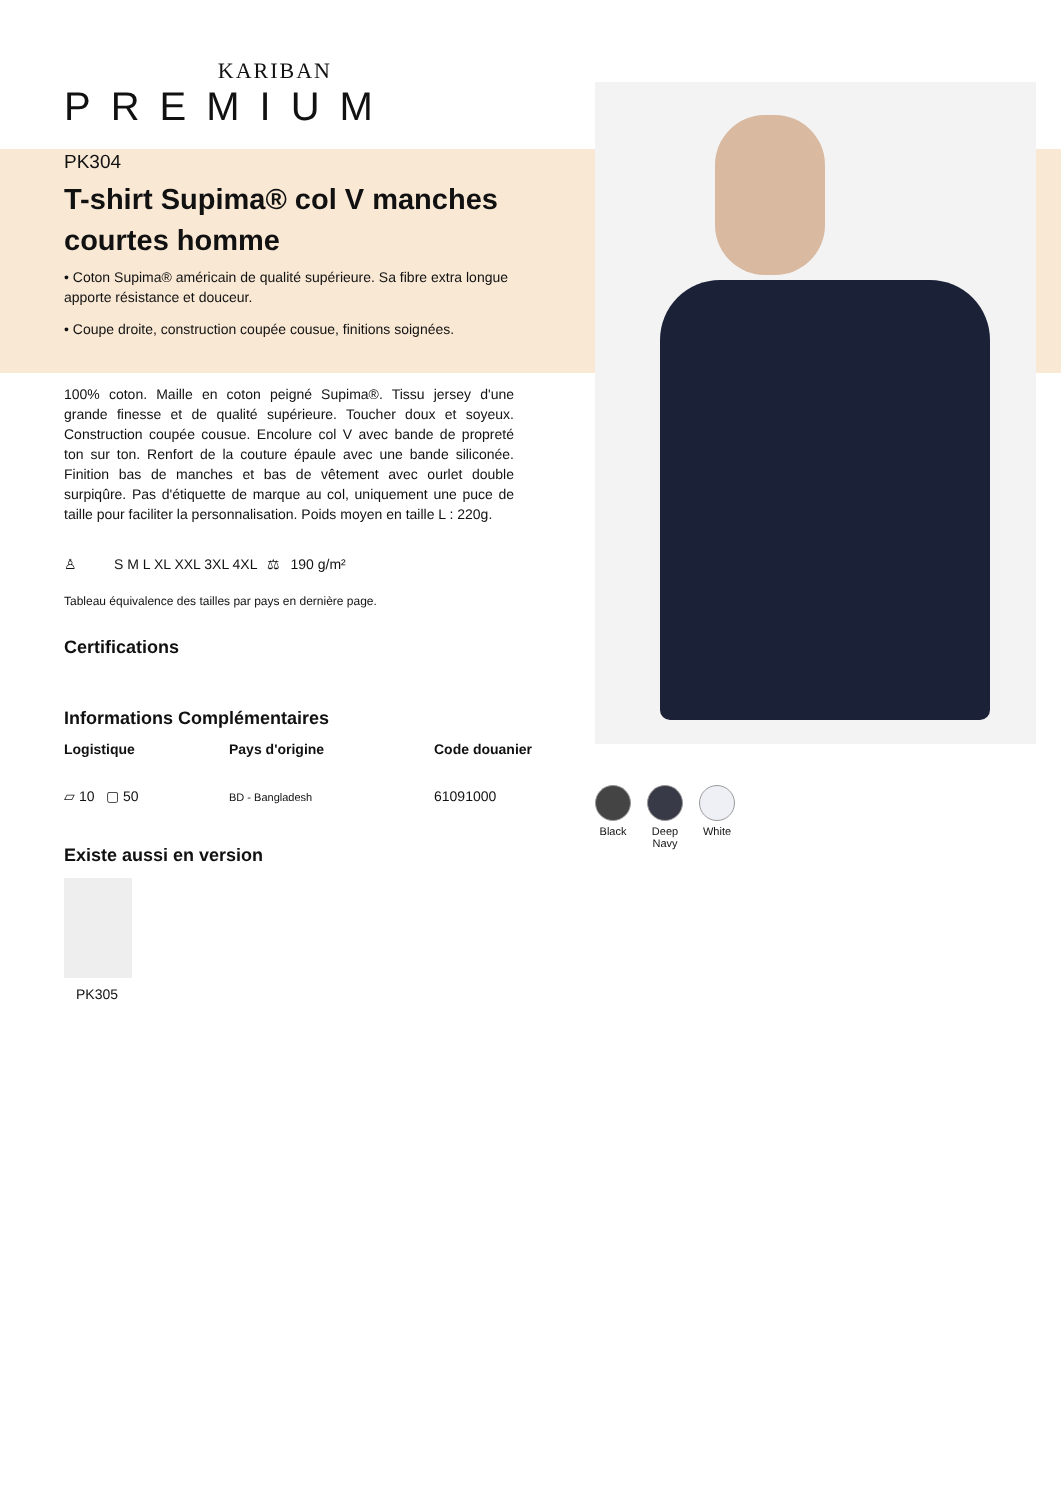KARIBAN
PREMIUM
PK304
T-shirt Supima® col V manches courtes homme
• Coton Supima® américain de qualité supérieure. Sa fibre extra longue apporte résistance et douceur.
• Coupe droite, construction coupée cousue, finitions soignées.
100% coton. Maille en coton peigné Supima®. Tissu jersey d'une grande finesse et de qualité supérieure. Toucher doux et soyeux. Construction coupée cousue. Encolure col V avec bande de propreté ton sur ton. Renfort de la couture épaule avec une bande siliconée. Finition bas de manches et bas de vêtement avec ourlet double surpiqûre. Pas d'étiquette de marque au col, uniquement une puce de taille pour faciliter la personnalisation. Poids moyen en taille L : 220g.
♙ S M L XL XXL 3XL 4XL ⚖ 190 g/m²
Tableau équivalence des tailles par pays en dernière page.
Certifications
Informations Complémentaires
Logistique
▱ 10 ▢ 50
Pays d'origine
BD - Bangladesh
Code douanier
61091000
Existe aussi en version
PK305
Black Deep
Navy
White